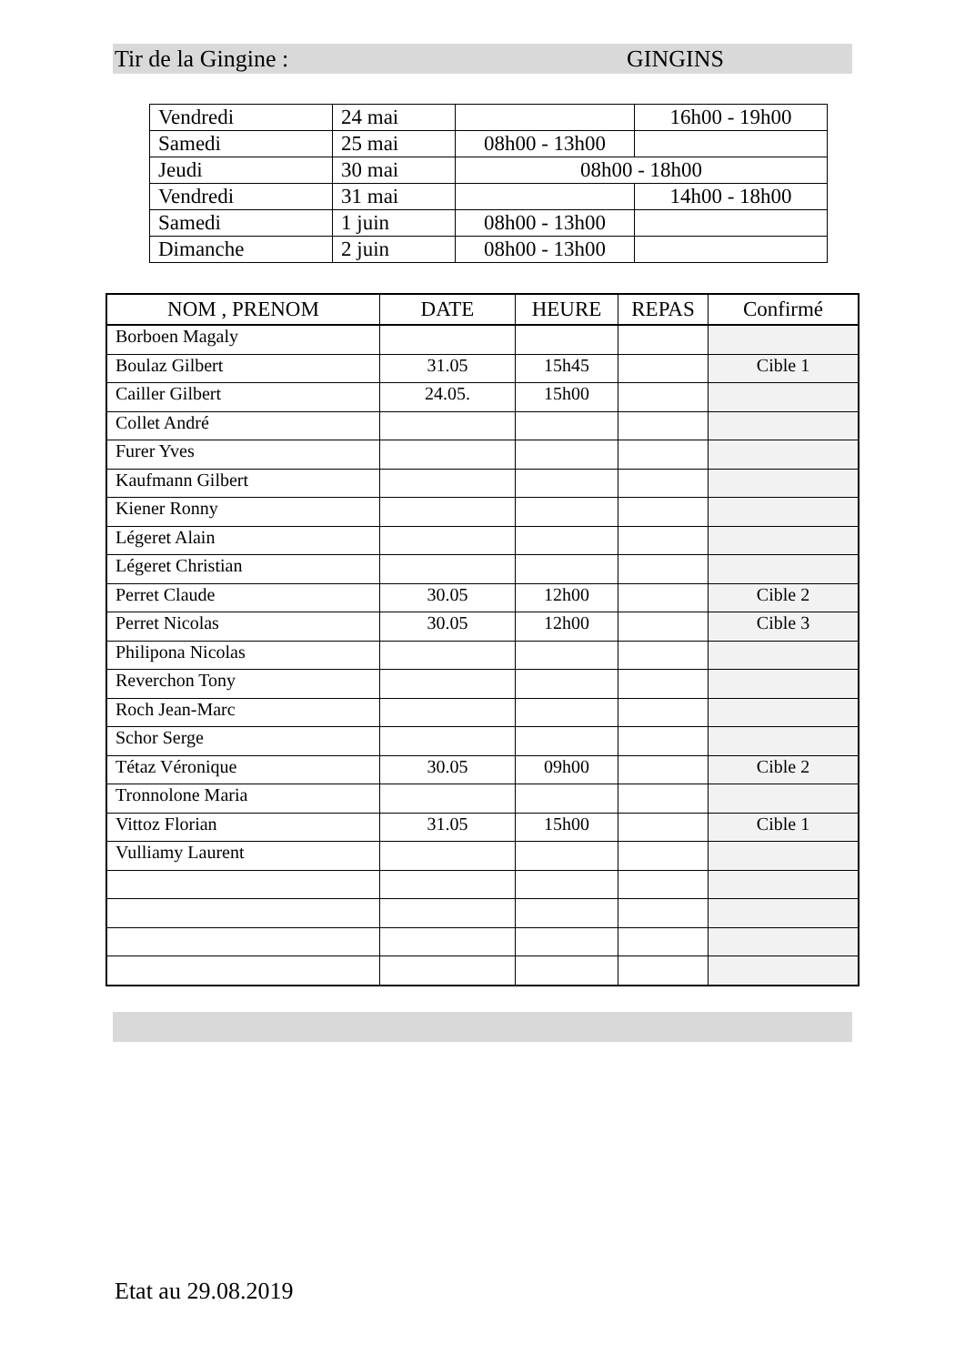Tir de la Gingine : GINGINS
| Vendredi | 24 mai | | 16h00 - 19h00 |
| Samedi | 25 mai | 08h00 - 13h00 | |
| Jeudi | 30 mai | 08h00 - 18h00 | |
| Vendredi | 31 mai | | 14h00 - 18h00 |
| Samedi | 1 juin | 08h00 - 13h00 | |
| Dimanche | 2 juin | 08h00 - 13h00 | |
| NOM , PRENOM | DATE | HEURE | REPAS | Confirmé |
| --- | --- | --- | --- | --- |
| Borboen Magaly | | | | |
| Boulaz Gilbert | 31.05 | 15h45 | | Cible 1 |
| Cailler Gilbert | 24.05. | 15h00 | | |
| Collet André | | | | |
| Furer Yves | | | | |
| Kaufmann Gilbert | | | | |
| Kiener Ronny | | | | |
| Légeret Alain | | | | |
| Légeret Christian | | | | |
| Perret Claude | 30.05 | 12h00 | | Cible 2 |
| Perret Nicolas | 30.05 | 12h00 | | Cible 3 |
| Philipona Nicolas | | | | |
| Reverchon Tony | | | | |
| Roch Jean-Marc | | | | |
| Schor Serge | | | | |
| Tétaz Véronique | 30.05 | 09h00 | | Cible 2 |
| Tronnolone Maria | | | | |
| Vittoz Florian | 31.05 | 15h00 | | Cible 1 |
| Vulliamy Laurent | | | | |
Etat au 29.08.2019